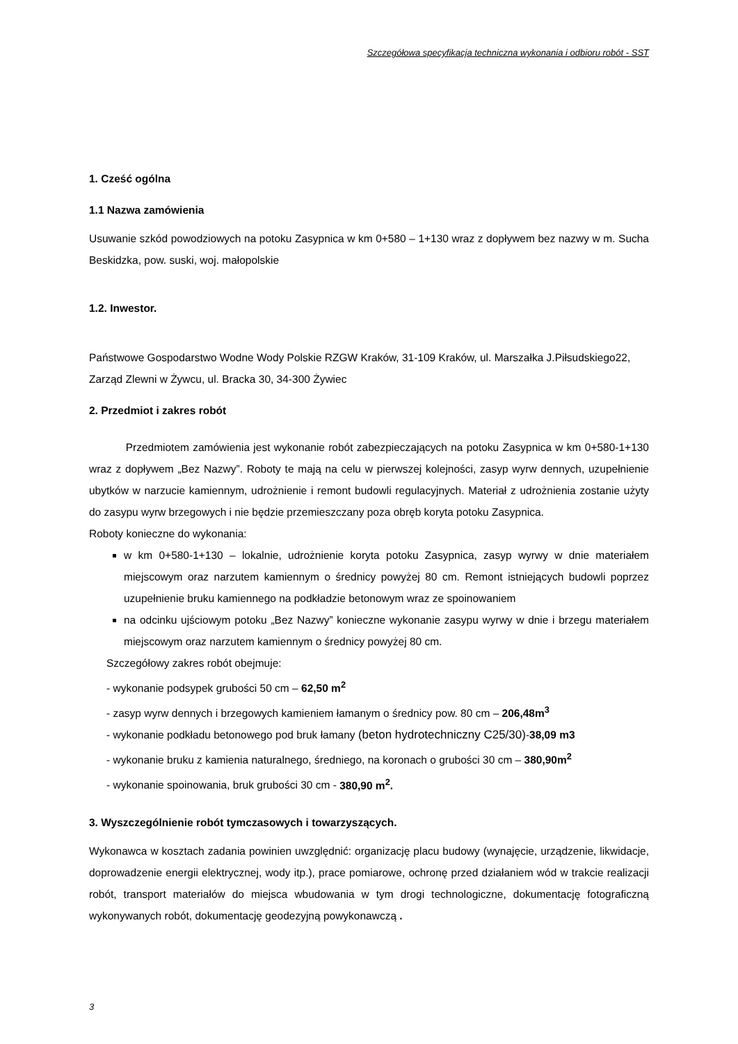Szczegółowa specyfikacja techniczna wykonania i odbioru robót - SST
1. Cześć ogólna
1.1 Nazwa zamówienia
Usuwanie szkód powodziowych na potoku Zasypnica w km 0+580 – 1+130 wraz z dopływem bez nazwy w m. Sucha Beskidzka, pow. suski, woj. małopolskie
1.2. Inwestor.
Państwowe Gospodarstwo Wodne Wody Polskie RZGW Kraków, 31-109 Kraków, ul. Marszałka J.Piłsudskiego22,
Zarząd Zlewni w Żywcu, ul. Bracka 30, 34-300 Żywiec
2. Przedmiot i zakres robót
Przedmiotem zamówienia jest wykonanie robót zabezpieczających na potoku Zasypnica w km 0+580-1+130 wraz z dopływem „Bez Nazwy”. Roboty te mają na celu w pierwszej kolejności, zasyp wyrw dennych, uzupełnienie ubytków w narzucie kamiennym, udrożnienie i remont budowli regulacyjnych. Materiał z udrożnienia zostanie użyty do zasypu wyrw brzegowych i nie będzie przemieszczany poza obręb koryta potoku Zasypnica.
Roboty konieczne do wykonania:
w km 0+580-1+130 – lokalnie, udrożnienie koryta potoku Zasypnica, zasyp wyrwy w dnie materiałem miejscowym oraz narzutem kamiennym o średnicy powyżej 80 cm. Remont istniejących budowli poprzez uzupełnienie bruku kamiennego na podkładzie betonowym wraz ze spoinowaniem
na odcinku ujściowym potoku „Bez Nazwy” konieczne wykonanie zasypu wyrwy w dnie i brzegu materiałem miejscowym oraz narzutem kamiennym o średnicy powyżej 80 cm.
Szczegółowy zakres robót obejmuje:
- wykonanie podsypek grubości 50 cm – 62,50 m<sup>2</sup>
- zasyp wyrw dennych i brzegowych kamieniem łamanym o średnicy pow. 80 cm – 206,48m<sup>3</sup>
- wykonanie podkładu betonowego pod bruk łamany (beton hydrotechniczny C25/30)-38,09 m3
- wykonanie bruku z kamienia naturalnego, średniego, na koronach o grubości 30 cm – 380,90m<sup>2</sup>
- wykonanie spoinowania, bruk grubości 30 cm - 380,90 m<sup>2</sup>.
3. Wyszczególnienie robót tymczasowych i towarzyszących.
Wykonawca w kosztach zadania powinien uwzględnić: organizację placu budowy (wynajęcie, urządzenie, likwidacje, doprowadzenie energii elektrycznej, wody itp.), prace pomiarowe, ochronę przed działaniem wód w trakcie realizacji robót, transport materiałów do miejsca wbudowania w tym drogi technologiczne, dokumentację fotograficzną wykonywanych robót, dokumentację geodezyjną powykonawczą .
3